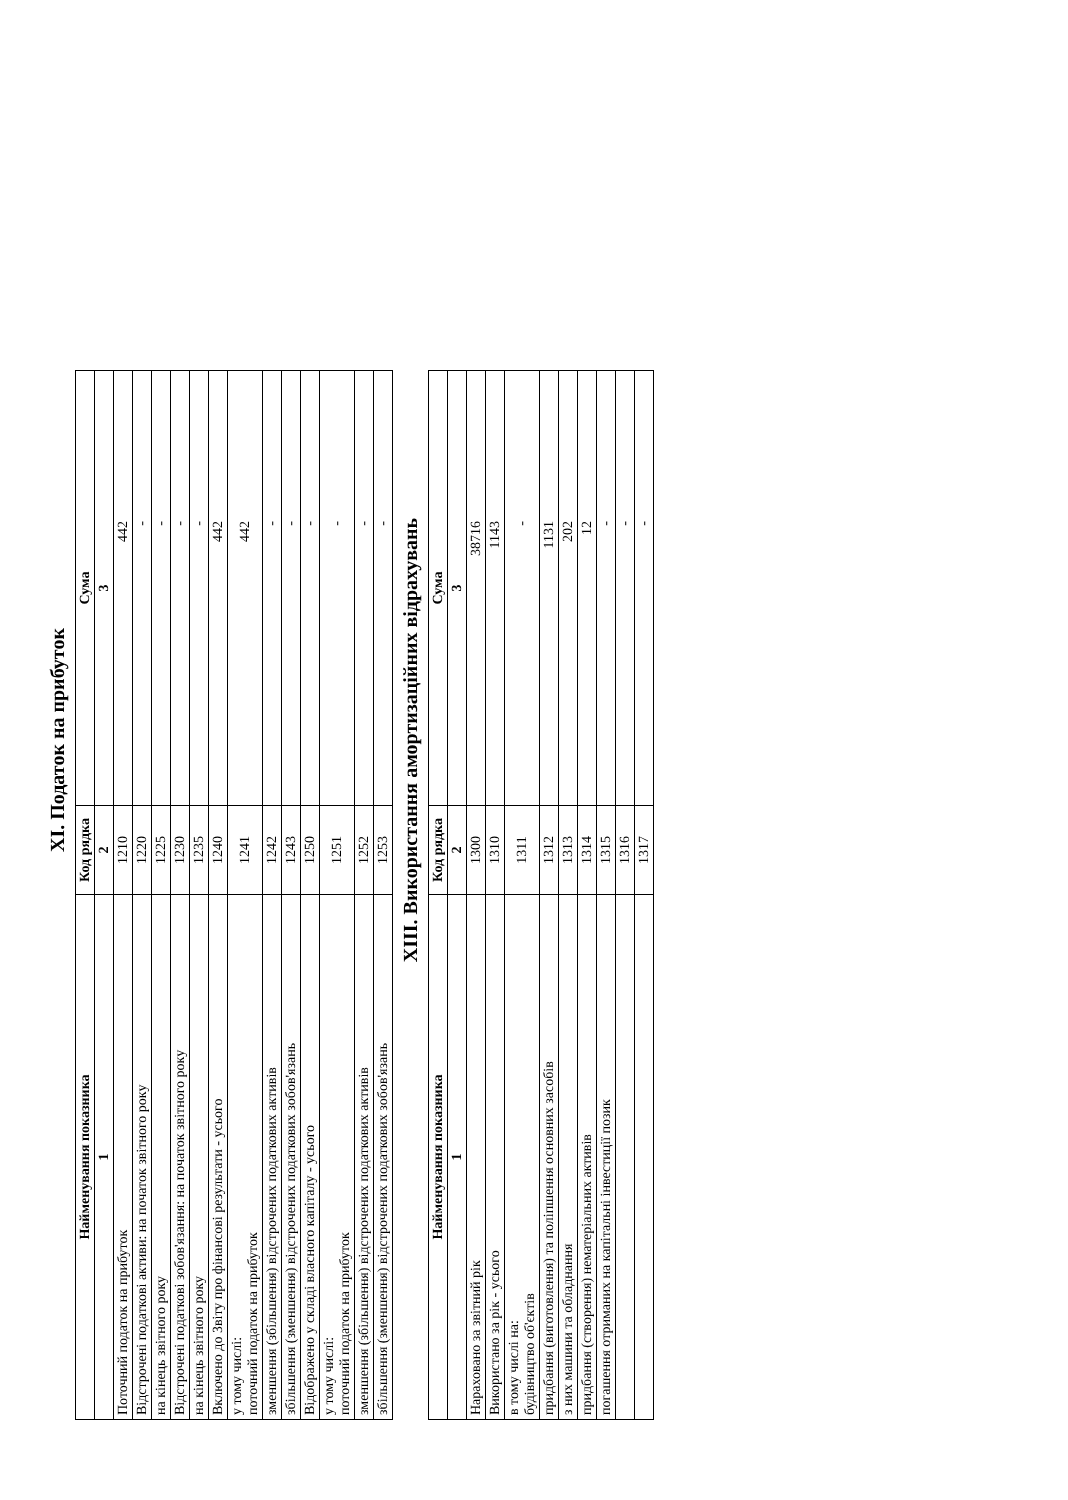XI. Податок на прибуток
| Найменування показника | Код рядка | Сума |
| --- | --- | --- |
| 1 | 2 | 3 |
| Поточний податок на прибуток | 1210 | 442 |
| Відстрочені податкові активи: на початок звітного року | 1220 | - |
| на кінець звітного року | 1225 | - |
| Відстрочені податкові зобов'язання: на початок звітного року | 1230 | - |
| на кінець звітного року | 1235 | - |
| Включено до Звіту про фінансові результати - усього | 1240 | 442 |
| у тому числі: поточний податок на прибуток | 1241 | 442 |
| зменшення (збільшення) відстрочених податкових активів | 1242 | - |
| збільшення (зменшення) відстрочених податкових зобов'язань | 1243 | - |
| Відображено у складі власного капіталу - усього | 1250 | - |
| у тому числі: поточний податок на прибуток | 1251 | - |
| зменшення (збільшення) відстрочених податкових активів | 1252 | - |
| збільшення (зменшення) відстрочених податкових зобов'язань | 1253 | - |
XIII. Використання амортизаційних відрахувань
| Найменування показника | Код рядка | Сума |
| --- | --- | --- |
| 1 | 2 | 3 |
| Нараховано за звітний рік | 1300 | 38716 |
| Використано за рік - усього | 1310 | 1143 |
| в тому числі на: будівництво об'єктів | 1311 | - |
| придбання (виготовлення) та поліпшення основних засобів | 1312 | 1131 |
| з них машини та обладнання | 1313 | 202 |
| придбання (створення) нематеріальних активів | 1314 | 12 |
| погашення отриманих на капітальні інвестиції позик | 1315 | - |
| | 1316 | - |
| | 1317 | - |